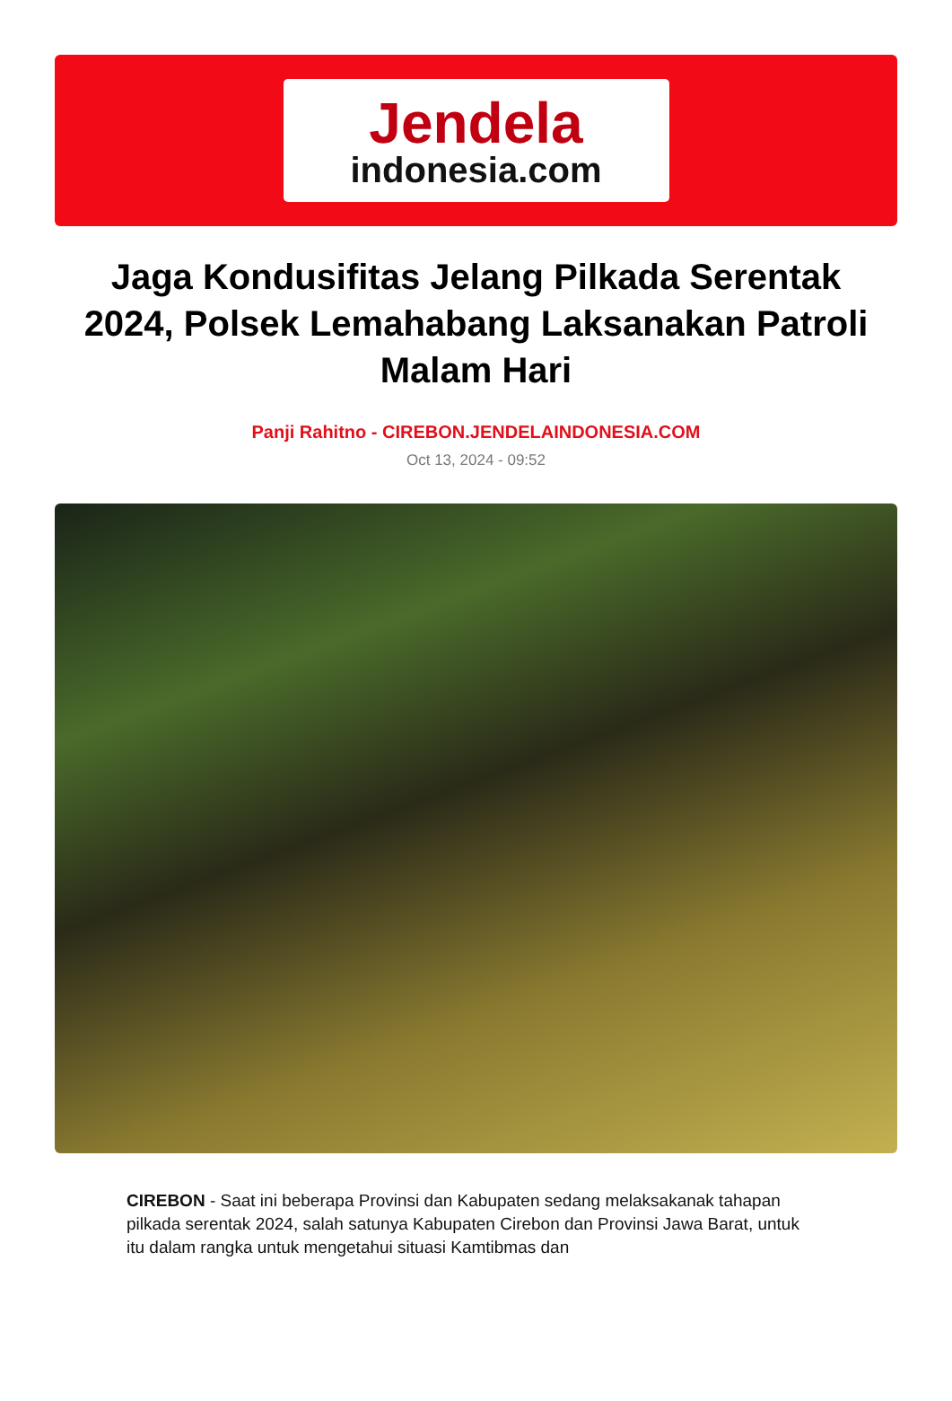Jendela
indonesia.com
Jaga Kondusifitas Jelang Pilkada Serentak 2024, Polsek Lemahabang Laksanakan Patroli Malam Hari
Panji Rahitno - CIREBON.JENDELAINDONESIA.COM
Oct 13, 2024 - 09:52
CIREBON - Saat ini beberapa Provinsi dan Kabupaten sedang melaksakanak tahapan pilkada serentak 2024, salah satunya Kabupaten Cirebon dan Provinsi Jawa Barat, untuk itu dalam rangka untuk mengetahui situasi Kamtibmas dan